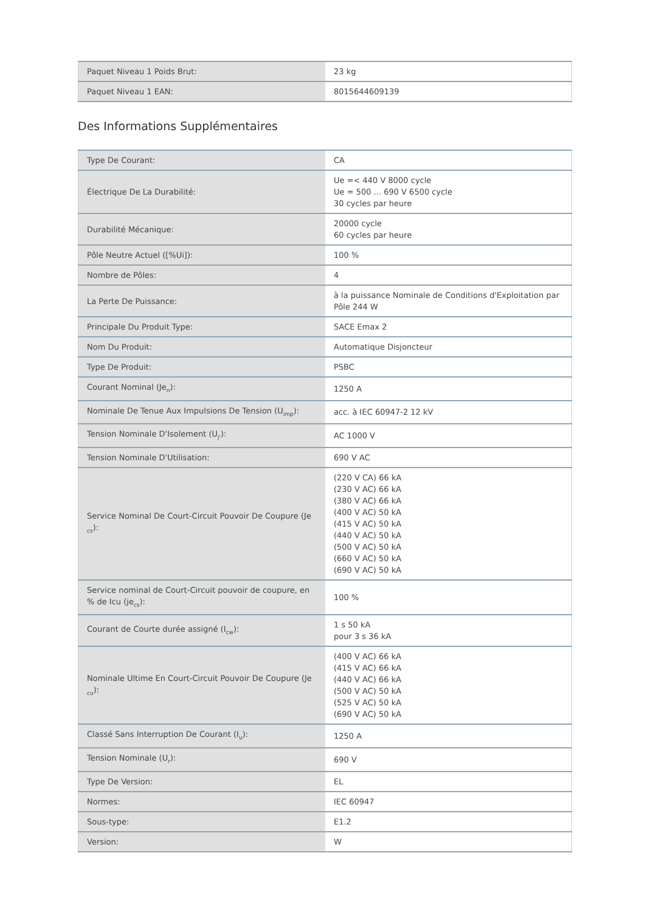| Paquet Niveau 1 Poids Brut: | 23 kg |
| Paquet Niveau 1 EAN: | 8015644609139 |
Des Informations Supplémentaires
| Type De Courant: | CA |
| Électrique De La Durabilité: | Ue =< 440 V 8000 cycle Ue = 500 ... 690 V 6500 cycle 30 cycles par heure |
| Durabilité Mécanique: | 20000 cycle 60 cycles par heure |
| Pôle Neutre Actuel ([%Ui]): | 100 % |
| Nombre de Pôles: | 4 |
| La Perte De Puissance: | à la puissance Nominale de Conditions d'Exploitation par Pôle 244 W |
| Principale Du Produit Type: | SACE Emax 2 |
| Nom Du Produit: | Automatique Disjoncteur |
| Type De Produit: | PSBC |
| Courant Nominal (Je<sub>n</sub>): | 1250 A |
| Nominale De Tenue Aux Impulsions De Tension (U<sub>imp</sub>): | acc. à IEC 60947-2 12 kV |
| Tension Nominale D'Isolement (U<sub>j'</sub>): | AC 1000 V |
| Tension Nominale D'Utilisation: | 690 V AC |
| Service Nominal De Court-Circuit Pouvoir De Coupure (Je <sub>cs</sub>): | (220 V CA) 66 kA (230 V AC) 66 kA (380 V AC) 66 kA (400 V AC) 50 kA (415 V AC) 50 kA (440 V AC) 50 kA (500 V AC) 50 kA (660 V AC) 50 kA (690 V AC) 50 kA |
| Service nominal de Court-Circuit pouvoir de coupure, en % de Icu (je<sub>cs</sub>): | 100 % |
| Courant de Courte durée assigné (I<sub>cw</sub>): | 1 s 50 kA pour 3 s 36 kA |
| Nominale Ultime En Court-Circuit Pouvoir De Coupure (Je <sub>cu</sub>): | (400 V AC) 66 kA (415 V AC) 66 kA (440 V AC) 66 kA (500 V AC) 50 kA (525 V AC) 50 kA (690 V AC) 50 kA |
| Classé Sans Interruption De Courant (I<sub>u</sub>): | 1250 A |
| Tension Nominale (U<sub>r</sub>): | 690 V |
| Type De Version: | EL |
| Normes: | IEC 60947 |
| Sous-type: | E1.2 |
| Version: | W |